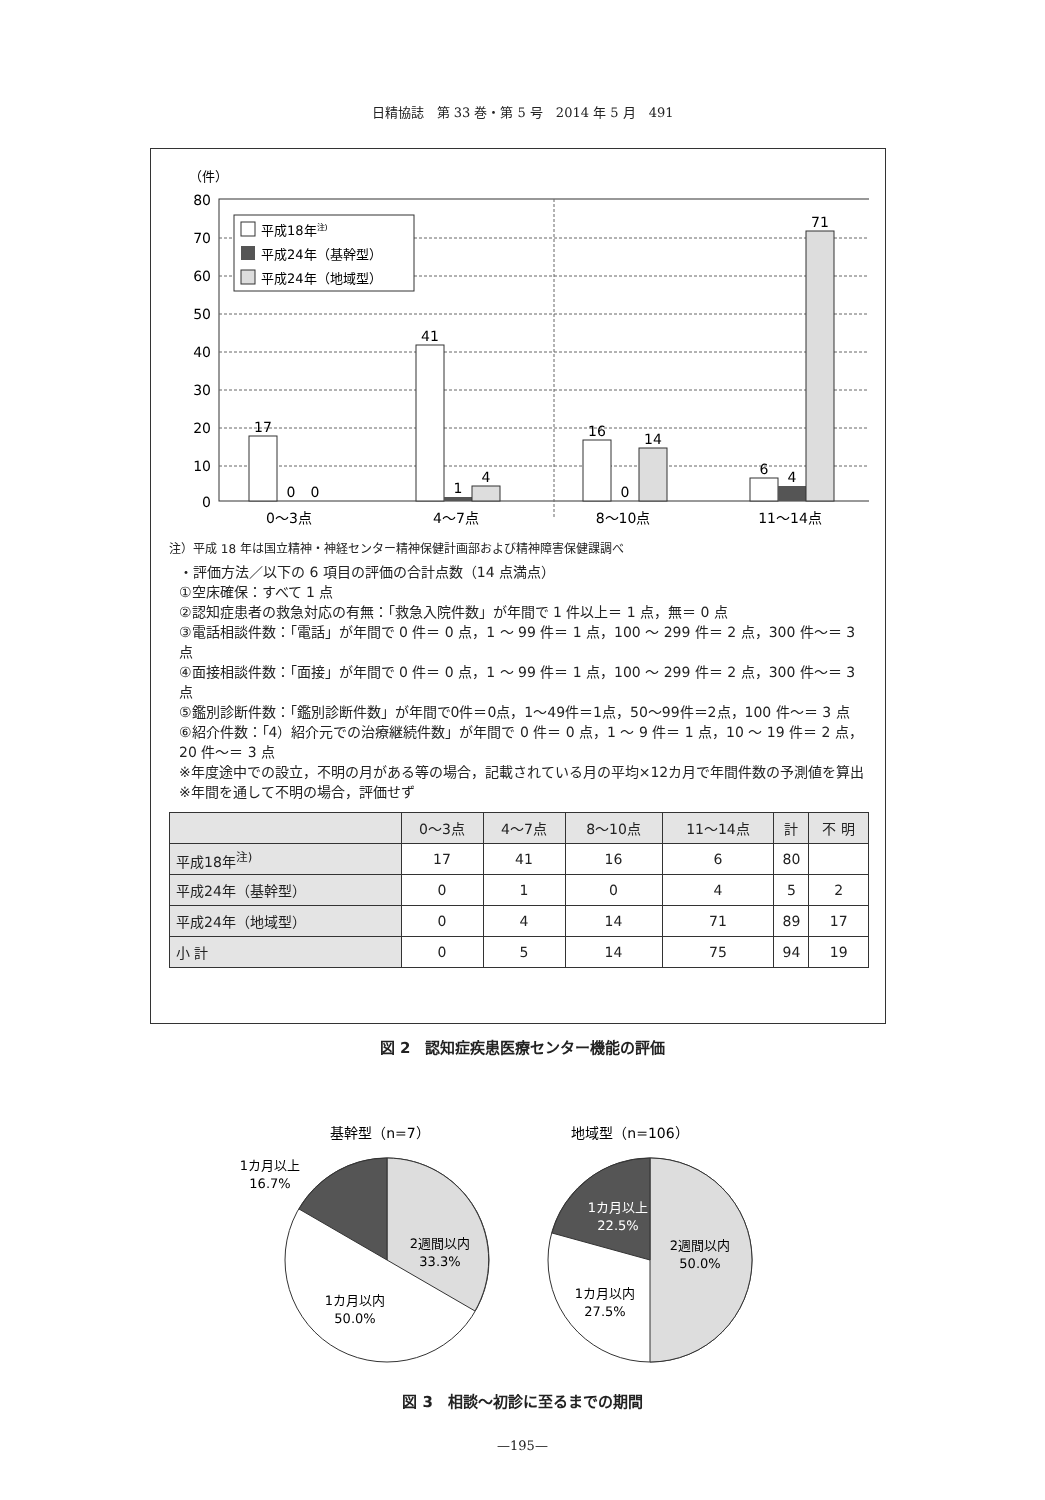日精協誌　第 33 巻・第 5 号　2014 年 5 月　491
（件）
80
70
60
50
40
30
20
10
0
17
0
0
41
1
4
16
0
14
6
4
71
0〜3点
4〜7点
8〜10点
11〜14点
平成18年注)
平成24年（基幹型）
平成24年（地域型）
注）平成 18 年は国立精神・神経センター精神保健計画部および精神障害保健課調べ
・評価方法／以下の 6 項目の評価の合計点数（14 点満点）
①空床確保：すべて 1 点
②認知症患者の救急対応の有無：「救急入院件数」が年間で 1 件以上＝ 1 点，無＝ 0 点
③電話相談件数：「電話」が年間で 0 件＝ 0 点，1 〜 99 件＝ 1 点，100 〜 299 件＝ 2 点，300 件〜＝ 3 点
④面接相談件数：「面接」が年間で 0 件＝ 0 点，1 〜 99 件＝ 1 点，100 〜 299 件＝ 2 点，300 件〜＝ 3 点
⑤鑑別診断件数：「鑑別診断件数」が年間で0件＝0点，1〜49件＝1点，50〜99件＝2点，100 件〜＝ 3 点
⑥紹介件数：「4）紹介元での治療継続件数」が年間で 0 件＝ 0 点，1 〜 9 件＝ 1 点，10 〜 19 件＝ 2 点，20 件〜＝ 3 点
※年度途中での設立，不明の月がある等の場合，記載されている月の平均×12カ月で年間件数の予測値を算出
※年間を通して不明の場合，評価せず
| | 0〜3点 | 4〜7点 | 8〜10点 | 11〜14点 | 計 | 不 明 |
| --- | --- | --- | --- | --- | --- | --- |
| 平成18年<sup>注)</sup> | 17 | 41 | 16 | 6 | 80 | |
| 平成24年（基幹型） | 0 | 1 | 0 | 4 | 5 | 2 |
| 平成24年（地域型） | 0 | 4 | 14 | 71 | 89 | 17 |
| 小 計 | 0 | 5 | 14 | 75 | 94 | 19 |
図 2　認知症疾患医療センター機能の評価
基幹型（n=7）
地域型（n=106）
1カ月以上
16.7%
2週間以内
33.3%
1カ月以内
50.0%
1カ月以上
22.5%
2週間以内
50.0%
1カ月以内
27.5%
図 3　相談〜初診に至るまでの期間
—195—